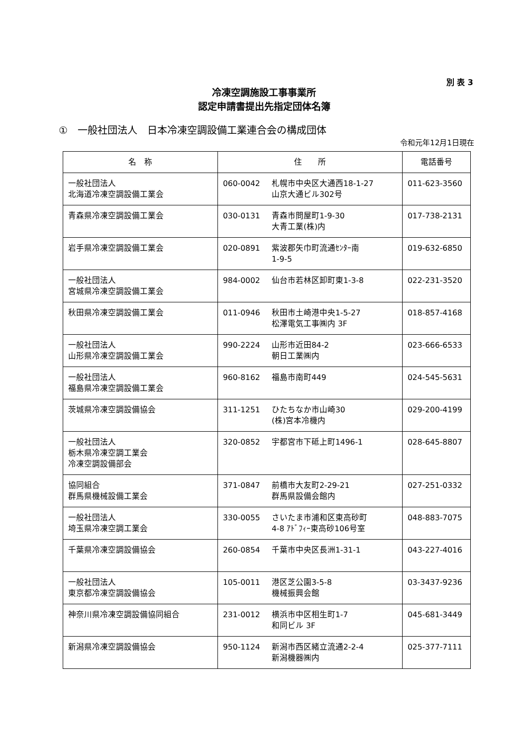別 表 3
冷凍空調施設工事事業所
認定申請書提出先指定団体名簿
①　一般社団法人　日本冷凍空調設備工業連合会の構成団体
令和元年12月1日現在
| 名 称 | 住 所 | 電話番号 |
| --- | --- | --- |
| 一般社団法人 北海道冷凍空調設備工業会 | 060-0042 札幌市中央区大通西18-1-27 山京大通ビル302号 | 011-623-3560 |
| 青森県冷凍空調設備工業会 | 030-0131 青森市問屋町1-9-30 大青工業(株)内 | 017-738-2131 |
| 岩手県冷凍空調設備工業会 | 020-0891 紫波郡矢巾町流通ｾﾝﾀｰ南 1-9-5 | 019-632-6850 |
| 一般社団法人 宮城県冷凍空調設備工業会 | 984-0002 仙台市若林区卸町東1-3-8 | 022-231-3520 |
| 秋田県冷凍空調設備工業会 | 011-0946 秋田市土崎港中央1-5-27 松澤電気工事㈱内 3F | 018-857-4168 |
| 一般社団法人 山形県冷凍空調設備工業会 | 990-2224 山形市近田84-2 朝日工業㈱内 | 023-666-6533 |
| 一般社団法人 福島県冷凍空調設備工業会 | 960-8162 福島市南町449 | 024-545-5631 |
| 茨城県冷凍空調設備協会 | 311-1251 ひたちなか市山崎30 (株)宮本冷機内 | 029-200-4199 |
| 一般社団法人 栃木県冷凍空調工業会 冷凍空調設備部会 | 320-0852 宇都宮市下砥上町1496-1 | 028-645-8807 |
| 協同組合 群馬県機械設備工業会 | 371-0847 前橋市大友町2-29-21 群馬県設備会館内 | 027-251-0332 |
| 一般社団法人 埼玉県冷凍空調工業会 | 330-0055 さいたま市浦和区東高砂町 4-8 ｱﾄﾞﾌｨｰ東高砂106号室 | 048-883-7075 |
| 千葉県冷凍空調設備協会 | 260-0854 千葉市中央区長洲1-31-1 | 043-227-4016 |
| 一般社団法人 東京都冷凍空調設備協会 | 105-0011 港区芝公園3-5-8 機械振興会館 | 03-3437-9236 |
| 神奈川県冷凍空調設備協同組合 | 231-0012 横浜市中区相生町1-7 和同ビル 3F | 045-681-3449 |
| 新潟県冷凍空調設備協会 | 950-1124 新潟市西区緒立流通2-2-4 新潟機器㈱内 | 025-377-7111 |